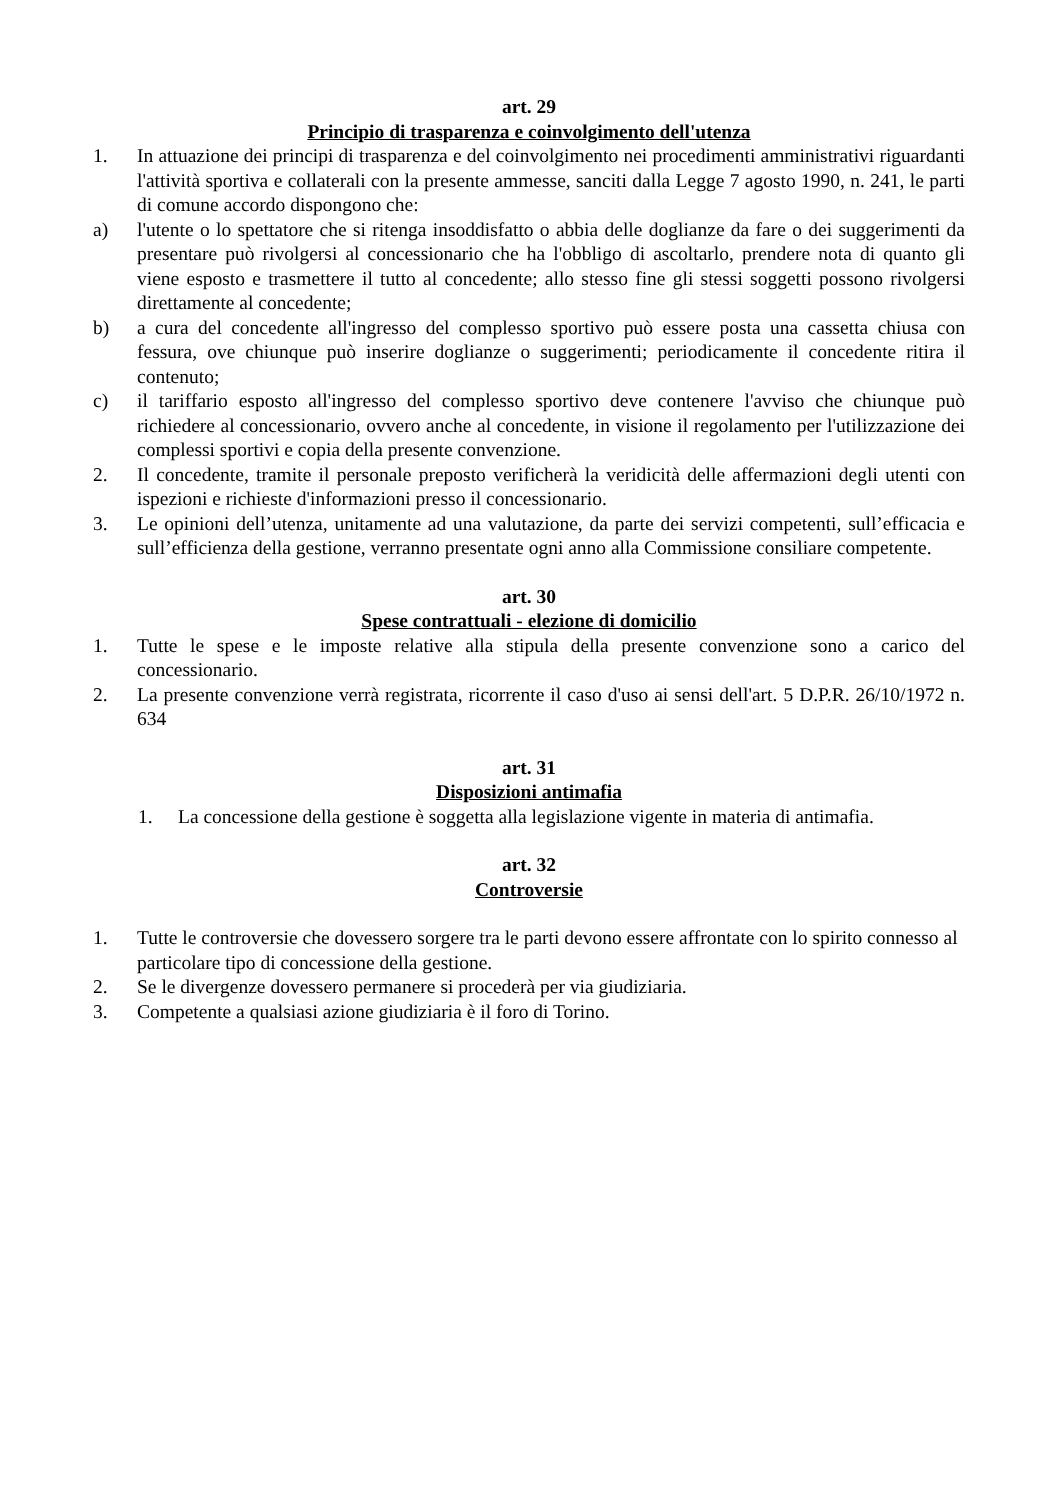art. 29
Principio di trasparenza e coinvolgimento dell'utenza
1. In attuazione dei principi di trasparenza e del coinvolgimento nei procedimenti amministrativi riguardanti l'attività sportiva e collaterali con la presente ammesse, sanciti dalla Legge 7 agosto 1990, n. 241, le parti di comune accordo dispongono che:
a) l'utente o lo spettatore che si ritenga insoddisfatto o abbia delle doglianze da fare o dei suggerimenti da presentare può rivolgersi al concessionario che ha l'obbligo di ascoltarlo, prendere nota di quanto gli viene esposto e trasmettere il tutto al concedente; allo stesso fine gli stessi soggetti possono rivolgersi direttamente al concedente;
b) a cura del concedente all'ingresso del complesso sportivo può essere posta una cassetta chiusa con fessura, ove chiunque può inserire doglianze o suggerimenti; periodicamente il concedente ritira il contenuto;
c) il tariffario esposto all'ingresso del complesso sportivo deve contenere l'avviso che chiunque può richiedere al concessionario, ovvero anche al concedente, in visione il regolamento per l'utilizzazione dei complessi sportivi e copia della presente convenzione.
2. Il concedente, tramite il personale preposto verificherà la veridicità delle affermazioni degli utenti con ispezioni e richieste d'informazioni presso il concessionario.
3. Le opinioni dell’utenza, unitamente ad una valutazione, da parte dei servizi competenti, sull’efficacia e sull’efficienza della gestione, verranno presentate ogni anno alla Commissione consiliare competente.
art. 30
Spese contrattuali - elezione di domicilio
1. Tutte le spese e le imposte relative alla stipula della presente convenzione sono a carico del concessionario.
2. La presente convenzione verrà registrata, ricorrente il caso d'uso ai sensi dell'art. 5 D.P.R. 26/10/1972 n. 634
art. 31
Disposizioni antimafia
1. La concessione della gestione è soggetta alla legislazione vigente in materia di antimafia.
art. 32
Controversie
1. Tutte le controversie che dovessero sorgere tra le parti devono essere affrontate con lo spirito connesso al particolare tipo di concessione della gestione.
2. Se le divergenze dovessero permanere si procederà per via giudiziaria.
3. Competente a qualsiasi azione giudiziaria è il foro di Torino.